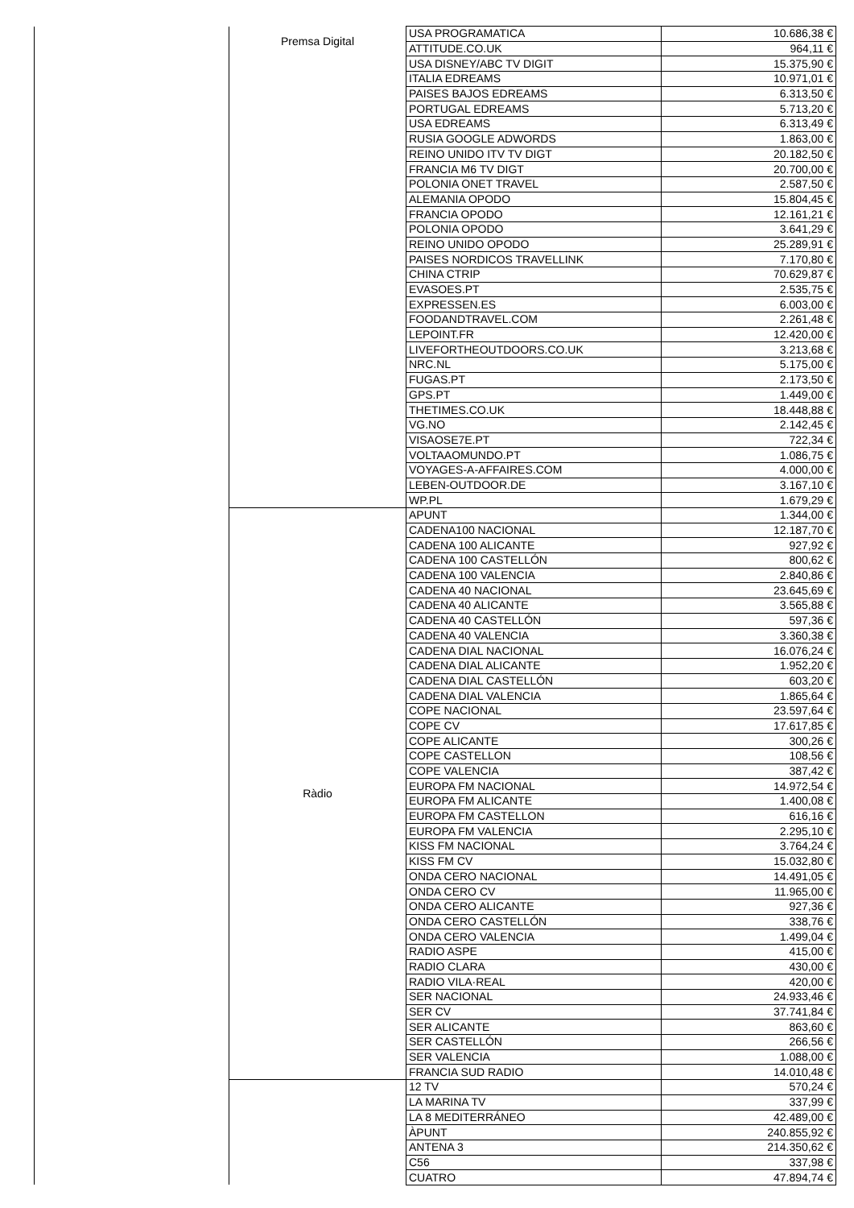| | Premsa Digital | USA PROGRAMATICA | 10.686,38 € |
| | | ATTITUDE.CO.UK | 964,11 € |
| | | USA DISNEY/ABC TV DIGIT | 15.375,90 € |
| | | ITALIA EDREAMS | 10.971,01 € |
| | | PAISES BAJOS EDREAMS | 6.313,50 € |
| | | PORTUGAL EDREAMS | 5.713,20 € |
| | | USA EDREAMS | 6.313,49 € |
| | | RUSIA GOOGLE ADWORDS | 1.863,00 € |
| | | REINO UNIDO ITV TV DIGT | 20.182,50 € |
| | | FRANCIA M6 TV DIGT | 20.700,00 € |
| | | POLONIA ONET TRAVEL | 2.587,50 € |
| | | ALEMANIA OPODO | 15.804,45 € |
| | | FRANCIA OPODO | 12.161,21 € |
| | | POLONIA OPODO | 3.641,29 € |
| | | REINO UNIDO OPODO | 25.289,91 € |
| | | PAISES NORDICOS TRAVELLINK | 7.170,80 € |
| | | CHINA CTRIP | 70.629,87 € |
| | | EVASOES.PT | 2.535,75 € |
| | | EXPRESSEN.ES | 6.003,00 € |
| | | FOODANDTRAVEL.COM | 2.261,48 € |
| | | LEPOINT.FR | 12.420,00 € |
| | | LIVEFORTHEOUTDOORS.CO.UK | 3.213,68 € |
| | | NRC.NL | 5.175,00 € |
| | | FUGAS.PT | 2.173,50 € |
| | | GPS.PT | 1.449,00 € |
| | | THETIMES.CO.UK | 18.448,88 € |
| | | VG.NO | 2.142,45 € |
| | | VISAOSE7E.PT | 722,34 € |
| | | VOLTAAOMUNDO.PT | 1.086,75 € |
| | | VOYAGES-A-AFFAIRES.COM | 4.000,00 € |
| | | LEBEN-OUTDOOR.DE | 3.167,10 € |
| | | WP.PL | 1.679,29 € |
| | Ràdio | APUNT | 1.344,00 € |
| | | CADENA100 NACIONAL | 12.187,70 € |
| | | CADENA 100 ALICANTE | 927,92 € |
| | | CADENA 100 CASTELLÓN | 800,62 € |
| | | CADENA 100 VALENCIA | 2.840,86 € |
| | | CADENA 40 NACIONAL | 23.645,69 € |
| | | CADENA 40 ALICANTE | 3.565,88 € |
| | | CADENA 40 CASTELLÓN | 597,36 € |
| | | CADENA 40 VALENCIA | 3.360,38 € |
| | | CADENA DIAL NACIONAL | 16.076,24 € |
| | | CADENA DIAL ALICANTE | 1.952,20 € |
| | | CADENA DIAL CASTELLÓN | 603,20 € |
| | | CADENA DIAL VALENCIA | 1.865,64 € |
| | | COPE NACIONAL | 23.597,64 € |
| | | COPE CV | 17.617,85 € |
| | | COPE ALICANTE | 300,26 € |
| | | COPE CASTELLON | 108,56 € |
| | | COPE VALENCIA | 387,42 € |
| | | EUROPA FM NACIONAL | 14.972,54 € |
| | | EUROPA FM ALICANTE | 1.400,08 € |
| | | EUROPA FM CASTELLON | 616,16 € |
| | | EUROPA FM VALENCIA | 2.295,10 € |
| | | KISS FM NACIONAL | 3.764,24 € |
| | | KISS FM CV | 15.032,80 € |
| | | ONDA CERO NACIONAL | 14.491,05 € |
| | | ONDA CERO CV | 11.965,00 € |
| | | ONDA CERO ALICANTE | 927,36 € |
| | | ONDA CERO CASTELLÓN | 338,76 € |
| | | ONDA CERO VALENCIA | 1.499,04 € |
| | | RADIO ASPE | 415,00 € |
| | | RADIO CLARA | 430,00 € |
| | | RADIO VILA·REAL | 420,00 € |
| | | SER NACIONAL | 24.933,46 € |
| | | SER CV | 37.741,84 € |
| | | SER ALICANTE | 863,60 € |
| | | SER CASTELLÓN | 266,56 € |
| | | SER VALENCIA | 1.088,00 € |
| | | FRANCIA SUD RADIO | 14.010,48 € |
| | | 12 TV | 570,24 € |
| | | LA MARINA TV | 337,99 € |
| | | LA 8 MEDITERRÁNEO | 42.489,00 € |
| | | ÀPUNT | 240.855,92 € |
| | | ANTENA 3 | 214.350,62 € |
| | | C56 | 337,98 € |
| | | CUATRO | 47.894,74 € |